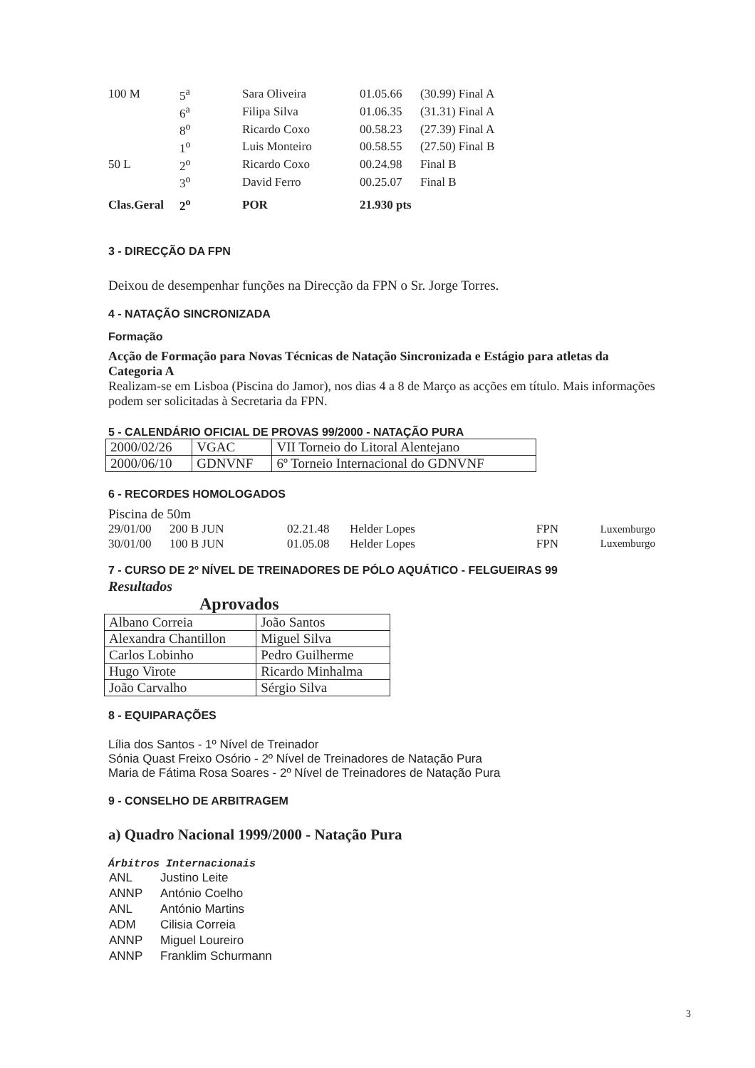| 100 M | 5<sup>a</sup> | Sara Oliveira | 01.05.66 | (30.99) Final A |
| | 6<sup>a</sup> | Filipa Silva | 01.06.35 | (31.31) Final A |
| | 8<sup>o</sup> | Ricardo Coxo | 00.58.23 | (27.39) Final A |
| | 1<sup>o</sup> | Luis Monteiro | 00.58.55 | (27.50) Final B |
| 50 L | 2<sup>o</sup> | Ricardo Coxo | 00.24.98 | Final B |
| | 3<sup>o</sup> | David Ferro | 00.25.07 | Final B |
| Clas.Geral | 2<sup>o</sup> | POR | 21.930 pts | |
3 - DIRECÇÃO DA FPN
Deixou de desempenhar funções na Direcção da FPN o Sr. Jorge Torres.
4 - NATAÇÃO SINCRONIZADA
Formação
Acção de Formação para Novas Técnicas de Natação Sincronizada e Estágio para atletas da Categoria A
Realizam-se em Lisboa (Piscina do Jamor), nos dias 4 a 8 de Março as acções em título. Mais informações podem ser solicitadas à Secretaria da FPN.
5 - CALENDÁRIO OFICIAL DE PROVAS 99/2000 - NATAÇÃO PURA
| 2000/02/26 | VGAC | VII Torneio do Litoral Alentejano |
| 2000/06/10 | GDNVNF | 6º Torneio Internacional do GDNVNF |
6 - RECORDES HOMOLOGADOS
Piscina de 50m
| 29/01/00 | 200 B JUN | 02.21.48 | Helder Lopes | FPN | Luxemburgo |
| 30/01/00 | 100 B JUN | 01.05.08 | Helder Lopes | FPN | Luxemburgo |
7 - CURSO DE 2º NÍVEL DE TREINADORES DE PÓLO AQUÁTICO - FELGUEIRAS 99
Resultados
Aprovados
| Albano Correia | João Santos |
| Alexandra Chantillon | Miguel Silva |
| Carlos Lobinho | Pedro Guilherme |
| Hugo Virote | Ricardo Minhalma |
| João Carvalho | Sérgio Silva |
8 - EQUIPARAÇÕES
Lília dos Santos - 1º Nível de Treinador
Sónia Quast Freixo Osório - 2º Nível de Treinadores de Natação Pura
Maria de Fátima Rosa Soares - 2º Nível de Treinadores de Natação Pura
9 - CONSELHO DE ARBITRAGEM
a) Quadro Nacional 1999/2000 - Natação Pura
Árbitros Internacionais
| ANL | Justino Leite |
| ANNP | António Coelho |
| ANL | António Martins |
| ADM | Cilisia Correia |
| ANNP | Miguel Loureiro |
| ANNP | Franklim Schurmann |
3